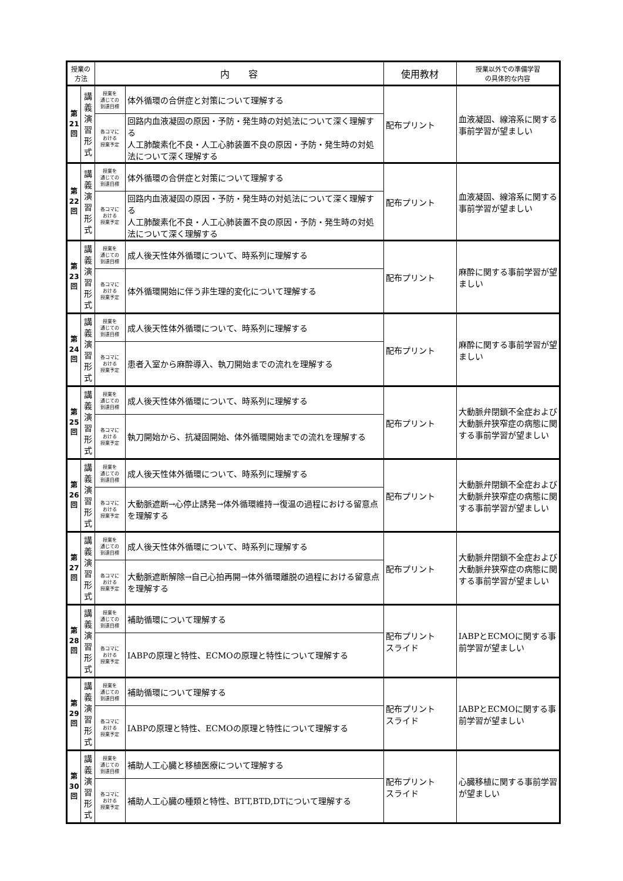| 授業の 方法 | | 内 容 | | 使用教材 | 授業以外での準備学習 の具体的な内容 |
| --- | --- | --- | --- | --- | --- |
| 第 21 回 | 講 義 演 習 形 式 | 授業を 通じての 到達目標 | 体外循環の合併症と対策について理解する | 配布プリント | 血液凝固、線溶系に関する事前学習が望ましい |
| | | 各コマに おける 授業予定 | 回路内血液凝固の原因・予防・発生時の対処法について深く理解する 人工肺酸素化不良・人工心肺装置不良の原因・予防・発生時の対処法について深く理解する | | |
| 第 22 回 | 講 義 演 習 形 式 | 授業を 通じての 到達目標 | 体外循環の合併症と対策について理解する | 配布プリント | 血液凝固、線溶系に関する事前学習が望ましい |
| | | 各コマに おける 授業予定 | 回路内血液凝固の原因・予防・発生時の対処法について深く理解する 人工肺酸素化不良・人工心肺装置不良の原因・予防・発生時の対処法について深く理解する | | |
| 第 23 回 | 講 義 演 習 形 式 | 授業を 通じての 到達目標 | 成人後天性体外循環について、時系列に理解する | 配布プリント | 麻酔に関する事前学習が望ましい |
| | | 各コマに おける 授業予定 | 体外循環開始に伴う非生理的変化について理解する | | |
| 第 24 回 | 講 義 演 習 形 式 | 授業を 通じての 到達目標 | 成人後天性体外循環について、時系列に理解する | 配布プリント | 麻酔に関する事前学習が望ましい |
| | | 各コマに おける 授業予定 | 患者入室から麻酔導入、執刀開始までの流れを理解する | | |
| 第 25 回 | 講 義 演 習 形 式 | 授業を 通じての 到達目標 | 成人後天性体外循環について、時系列に理解する | 配布プリント | 大動脈弁閉鎖不全症および大動脈弁狭窄症の病態に関する事前学習が望ましい |
| | | 各コマに おける 授業予定 | 執刀開始から、抗凝固開始、体外循環開始までの流れを理解する | | |
| 第 26 回 | 講 義 演 習 形 式 | 授業を 通じての 到達目標 | 成人後天性体外循環について、時系列に理解する | 配布プリント | 大動脈弁閉鎖不全症および大動脈弁狭窄症の病態に関する事前学習が望ましい |
| | | 各コマに おける 授業予定 | 大動脈遮断→心停止誘発→体外循環維持→復温の過程における留意点を理解する | | |
| 第 27 回 | 講 義 演 習 形 式 | 授業を 通じての 到達目標 | 成人後天性体外循環について、時系列に理解する | 配布プリント | 大動脈弁閉鎖不全症および大動脈弁狭窄症の病態に関する事前学習が望ましい |
| | | 各コマに おける 授業予定 | 大動脈遮断解除→自己心拍再開→体外循環離脱の過程における留意点を理解する | | |
| 第 28 回 | 講 義 演 習 形 式 | 授業を 通じての 到達目標 | 補助循環について理解する | 配布プリント スライド | IABPとECMOに関する事前学習が望ましい |
| | | 各コマに おける 授業予定 | IABPの原理と特性、ECMOの原理と特性について理解する | | |
| 第 29 回 | 講 義 演 習 形 式 | 授業を 通じての 到達目標 | 補助循環について理解する | 配布プリント スライド | IABPとECMOに関する事前学習が望ましい |
| | | 各コマに おける 授業予定 | IABPの原理と特性、ECMOの原理と特性について理解する | | |
| 第 30 回 | 講 義 演 習 形 式 | 授業を 通じての 到達目標 | 補助人工心臓と移植医療について理解する | 配布プリント スライド | 心臓移植に関する事前学習が望ましい |
| | | 各コマに おける 授業予定 | 補助人工心臓の種類と特性、BTT,BTD,DTについて理解する | | |